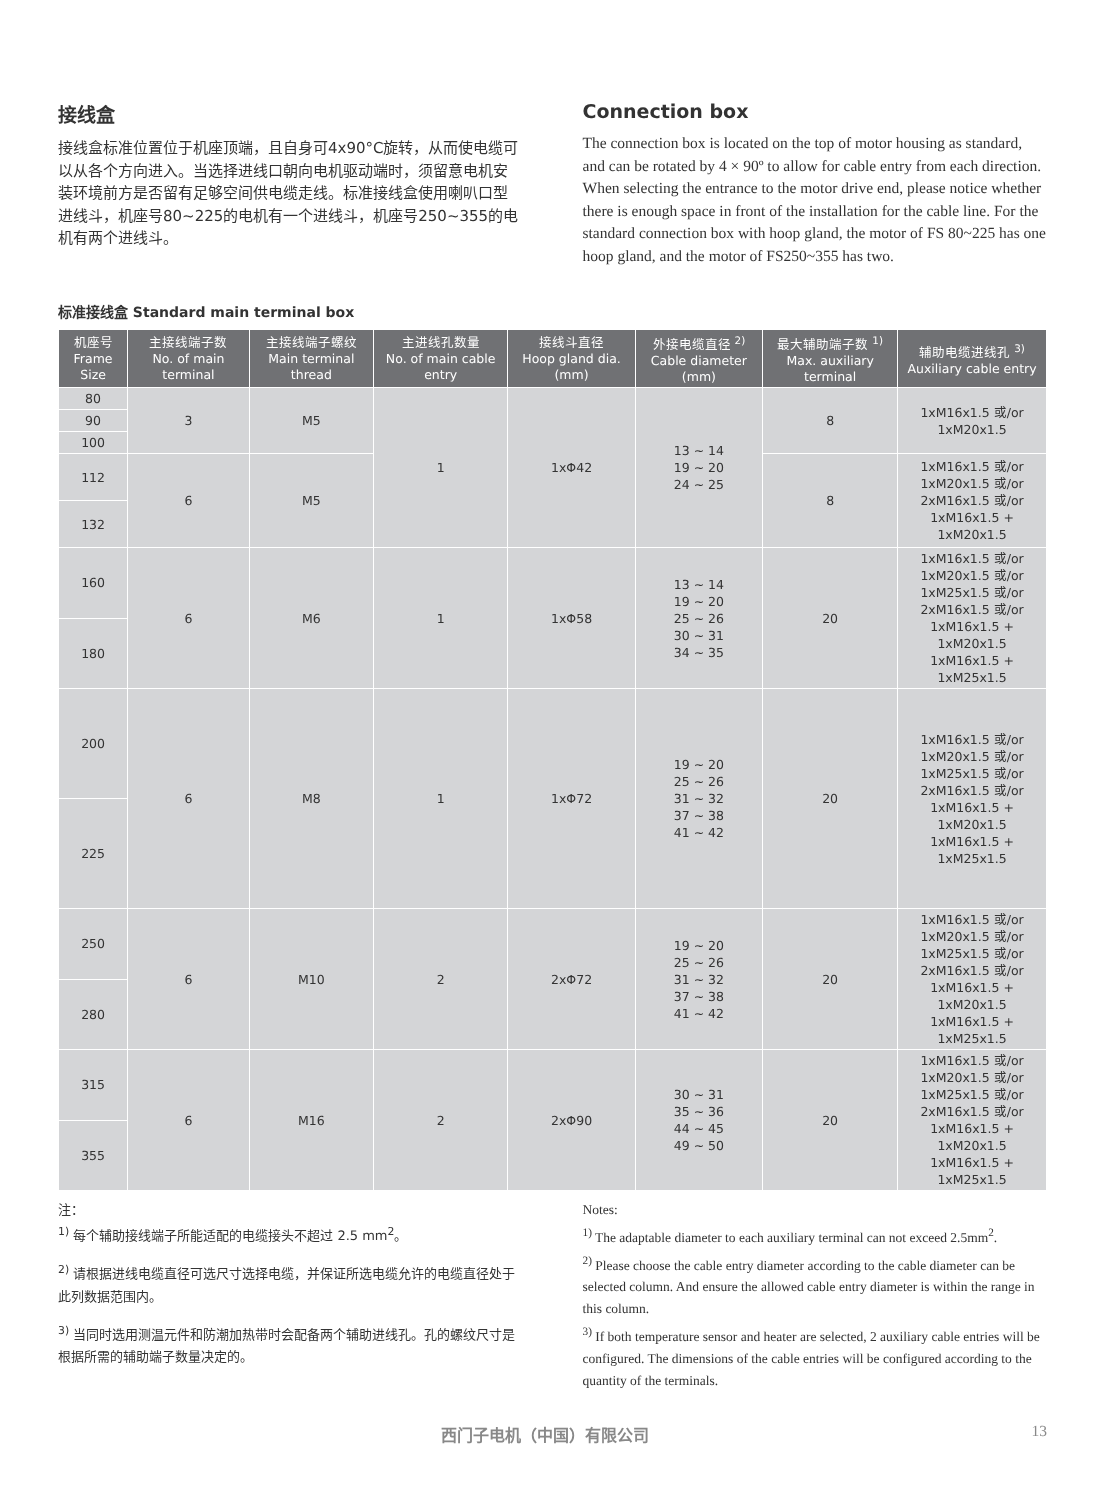接线盒
接线盒标准位置位于机座顶端，且自身可4x90°C旋转，从而使电缆可以从各个方向进入。当选择进线口朝向电机驱动端时，须留意电机安装环境前方是否留有足够空间供电缆走线。标准接线盒使用喇叭口型进线斗，机座号80~225的电机有一个进线斗，机座号250~355的电机有两个进线斗。
Connection box
The connection box is located on the top of motor housing as standard, and can be rotated by 4 × 90º to allow for cable entry from each direction. When selecting the entrance to the motor drive end, please notice whether there is enough space in front of the installation for the cable line. For the standard connection box with hoop gland, the motor of FS 80~225 has one hoop gland, and the motor of FS250~355 has two.
标准接线盒 Standard main terminal box
| 机座号 Frame Size | 主接线端子数 No. of main terminal | 主接线端子螺纹 Main terminal thread | 主进线孔数量 No. of main cable entry | 接线斗直径 Hoop gland dia. (mm) | 外接电缆直径 <sup>2)</sup> Cable diameter (mm) | 最大辅助端子数 <sup>1)</sup> Max. auxiliary terminal | 辅助电缆进线孔 <sup>3)</sup> Auxiliary cable entry |
| --- | --- | --- | --- | --- | --- | --- | --- |
| 80 | 3 | M5 | 1 | 1xΦ42 | 13 ~ 14 19 ~ 20 24 ~ 25 | 8 | 1xM16x1.5 或/or 1xM20x1.5 |
| 90 | | | | | | | |
| 100 | | | | | | | |
| 112 | 6 | M5 | | | | 8 | 1xM16x1.5 或/or 1xM20x1.5 或/or 2xM16x1.5 或/or 1xM16x1.5 + 1xM20x1.5 |
| 132 | | | | | | | |
| 160 | 6 | M6 | 1 | 1xΦ58 | 13 ~ 14 19 ~ 20 25 ~ 26 30 ~ 31 34 ~ 35 | 20 | 1xM16x1.5 或/or 1xM20x1.5 或/or 1xM25x1.5 或/or 2xM16x1.5 或/or 1xM16x1.5 + 1xM20x1.5 1xM16x1.5 + 1xM25x1.5 |
| 180 | | | | | | | |
| 200 | 6 | M8 | 1 | 1xΦ72 | 19 ~ 20 25 ~ 26 31 ~ 32 37 ~ 38 41 ~ 42 | 20 | 1xM16x1.5 或/or 1xM20x1.5 或/or 1xM25x1.5 或/or 2xM16x1.5 或/or 1xM16x1.5 + 1xM20x1.5 1xM16x1.5 + 1xM25x1.5 |
| 225 | | | | | | | |
| 250 | 6 | M10 | 2 | 2xΦ72 | 19 ~ 20 25 ~ 26 31 ~ 32 37 ~ 38 41 ~ 42 | 20 | 1xM16x1.5 或/or 1xM20x1.5 或/or 1xM25x1.5 或/or 2xM16x1.5 或/or 1xM16x1.5 + 1xM20x1.5 1xM16x1.5 + 1xM25x1.5 |
| 280 | | | | | | | |
| 315 | 6 | M16 | 2 | 2xΦ90 | 30 ~ 31 35 ~ 36 44 ~ 45 49 ~ 50 | 20 | 1xM16x1.5 或/or 1xM20x1.5 或/or 1xM25x1.5 或/or 2xM16x1.5 或/or 1xM16x1.5 + 1xM20x1.5 1xM16x1.5 + 1xM25x1.5 |
| 355 | | | | | | | |
注：
<sup>1)</sup> 每个辅助接线端子所能适配的电缆接头不超过 2.5 mm<sup>2</sup>。
<sup>2)</sup> 请根据进线电缆直径可选尺寸选择电缆，并保证所选电缆允许的电缆直径处于此列数据范围内。
<sup>3)</sup> 当同时选用测温元件和防潮加热带时会配备两个辅助进线孔。孔的螺纹尺寸是根据所需的辅助端子数量决定的。
Notes:
<sup>1)</sup> The adaptable diameter to each auxiliary terminal can not exceed 2.5mm<sup>2</sup>.
<sup>2)</sup> Please choose the cable entry diameter according to the cable diameter can be selected column. And ensure the allowed cable entry diameter is within the range in this column.
<sup>3)</sup> If both temperature sensor and heater are selected, 2 auxiliary cable entries will be configured. The dimensions of the cable entries will be configured according to the quantity of the terminals.
西门子电机（中国）有限公司 13